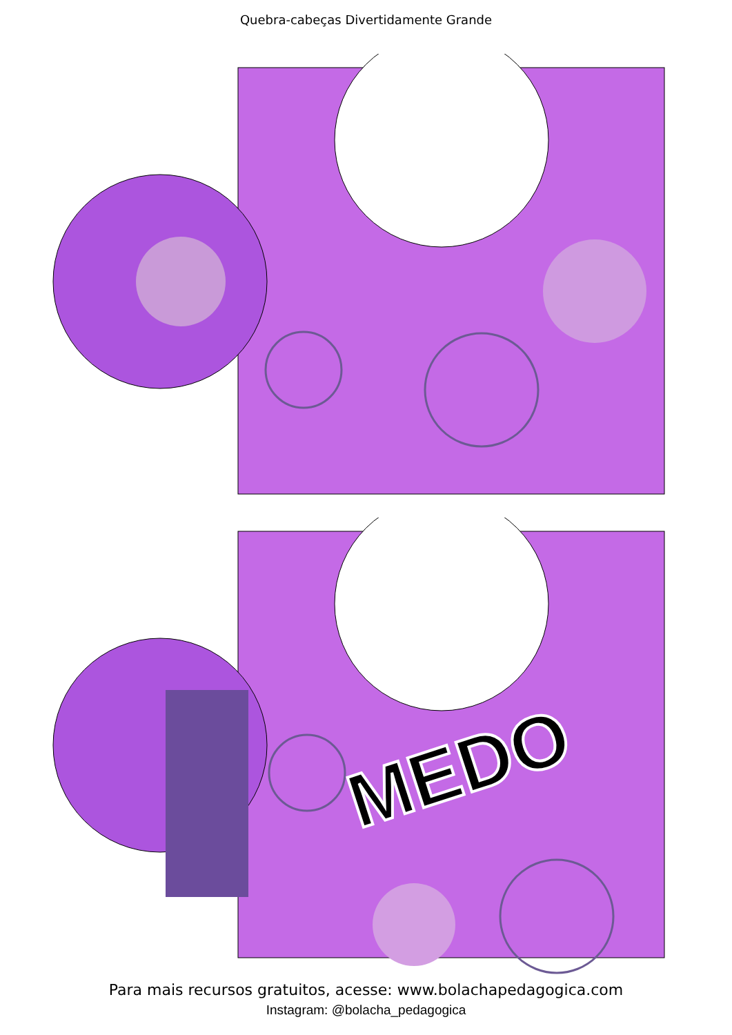Quebra-cabeças Divertidamente Grande
MEDO
Para mais recursos gratuitos, acesse: www.bolachapedagogica.com
Instagram: @bolacha_pedagogica